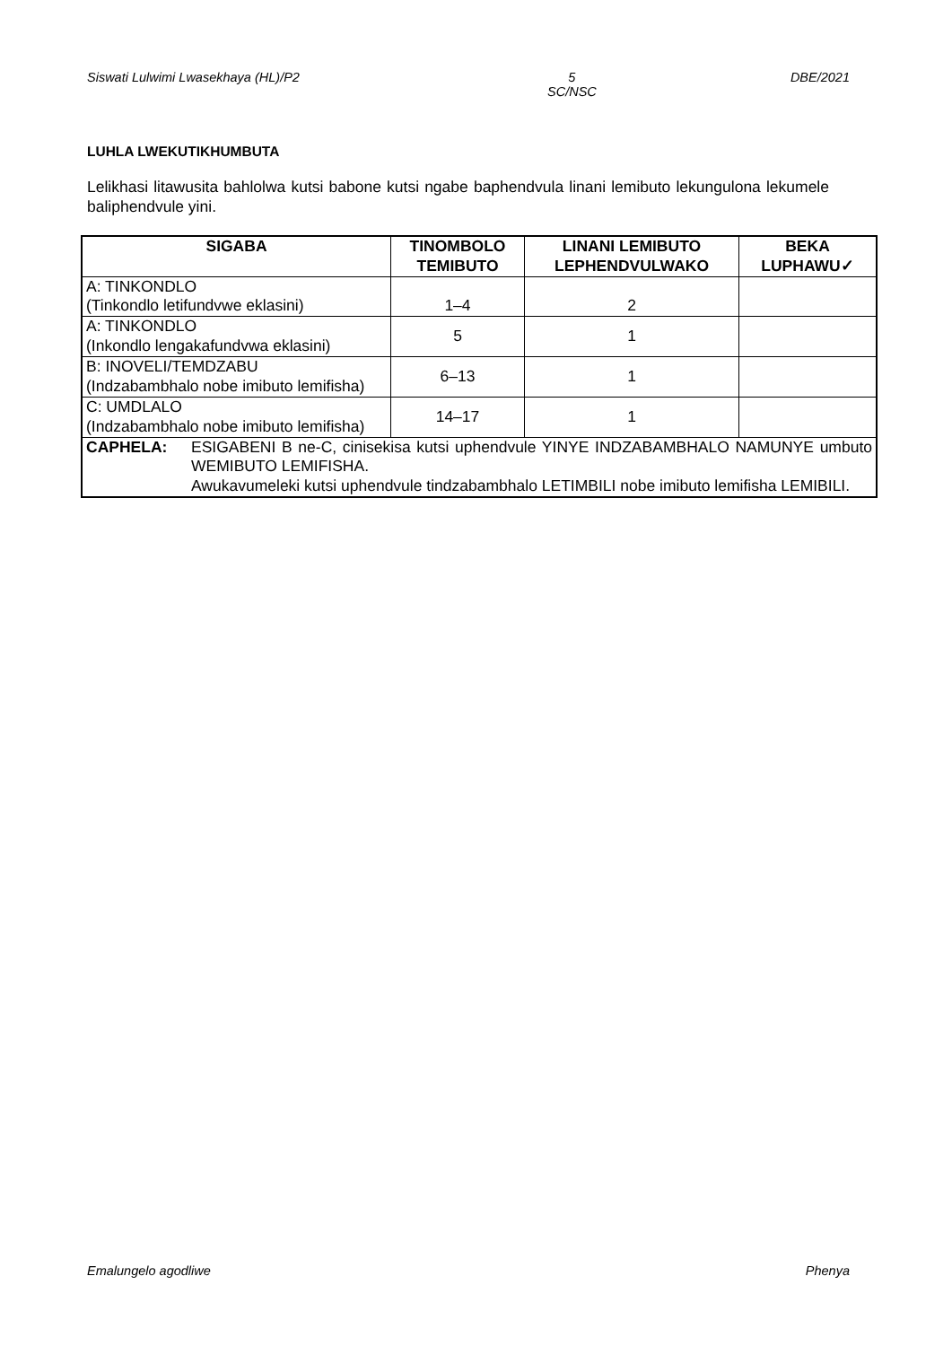Siswati Lulwimi Lwasekhaya (HL)/P2 5
SC/NSC DBE/2021
LUHLA LWEKUTIKHUMBUTA
Lelikhasi litawusita bahlolwa kutsi babone kutsi ngabe baphendvula linani lemibuto lekungulona lekumele baliphendvule yini.
| SIGABA | TINOMBOLO TEMIBUTO | LINANI LEMIBUTO LEPHENDVULWAKO | BEKA LUPHAWU✓ |
| --- | --- | --- | --- |
| A: TINKONDLO (Tinkondlo letifundvwe eklasini) | 1–4 | 2 | |
| A: TINKONDLO (Inkondlo lengakafundvwa eklasini) | 5 | 1 | |
| B: INOVELI/TEMDZABU (Indzabambhalo nobe imibuto lemifisha) | 6–13 | 1 | |
| C: UMDLALO (Indzabambhalo nobe imibuto lemifisha) | 14–17 | 1 | |
| CAPHELA: ESIGABENI B ne-C, cinisekisa kutsi uphendvule YINYE INDZABAMBHALO NAMUNYE umbuto WEMIBUTO LEMIFISHA. Awukavumeleki kutsi uphendvule tindzabambhalo LETIMBILI nobe imibuto lemifisha LEMIBILI. | | | |
Emalungelo agodliwe Phenya